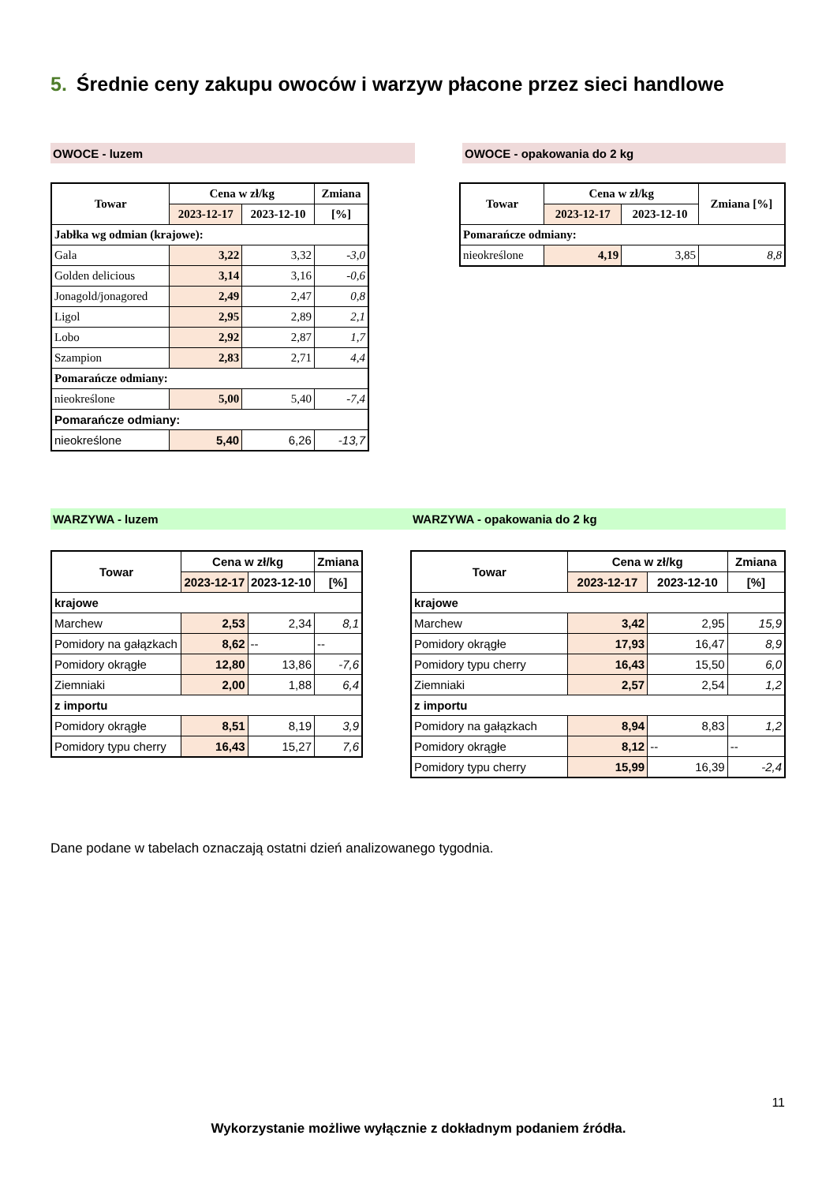5. Średnie ceny zakupu owoców i warzyw płacone przez sieci handlowe
OWOCE - luzem OWOCE - opakowania do 2 kg
| Towar | Cena w zł/kg | | Zmiana |
| --- | --- | --- | --- |
| | 2023-12-17 | 2023-12-10 | [%] |
| Jabłka wg odmian (krajowe): | | | |
| Gala | 3,22 | 3,32 | -3,0 |
| Golden delicious | 3,14 | 3,16 | -0,6 |
| Jonagold/jonagored | 2,49 | 2,47 | 0,8 |
| Ligol | 2,95 | 2,89 | 2,1 |
| Lobo | 2,92 | 2,87 | 1,7 |
| Szampion | 2,83 | 2,71 | 4,4 |
| Pomarańcze odmiany: | | | |
| nieokreślone | 5,00 | 5,40 | -7,4 |
| Pomarańcze odmiany: | | | |
| nieokreślone | 5,40 | 6,26 | -13,7 |
| Towar | Cena w zł/kg | | Zmiana [%] |
| --- | --- | --- | --- |
| | 2023-12-17 | 2023-12-10 | |
| Pomarańcze odmiany: | | | |
| nieokreślone | 4,19 | 3,85 | 8,8 |
WARZYWA - luzem WARZYWA - opakowania do 2 kg
| Towar | Cena w zł/kg | | Zmiana |
| --- | --- | --- | --- |
| | 2023-12-17 | 2023-12-10 | [%] |
| krajowe | | | |
| Marchew | 2,53 | 2,34 | 8,1 |
| Pomidory na gałązkach | 8,62 | -- | -- |
| Pomidory okrągłe | 12,80 | 13,86 | -7,6 |
| Ziemniaki | 2,00 | 1,88 | 6,4 |
| z importu | | | |
| Pomidory okrągłe | 8,51 | 8,19 | 3,9 |
| Pomidory typu cherry | 16,43 | 15,27 | 7,6 |
| Towar | Cena w zł/kg | | Zmiana |
| --- | --- | --- | --- |
| | 2023-12-17 | 2023-12-10 | [%] |
| krajowe | | | |
| Marchew | 3,42 | 2,95 | 15,9 |
| Pomidory okrągłe | 17,93 | 16,47 | 8,9 |
| Pomidory typu cherry | 16,43 | 15,50 | 6,0 |
| Ziemniaki | 2,57 | 2,54 | 1,2 |
| z importu | | | |
| Pomidory na gałązkach | 8,94 | 8,83 | 1,2 |
| Pomidory okrągłe | 8,12 | -- | -- |
| Pomidory typu cherry | 15,99 | 16,39 | -2,4 |
Dane podane w tabelach oznaczają ostatni dzień analizowanego tygodnia.
11
Wykorzystanie możliwe wyłącznie z dokładnym podaniem źródła.